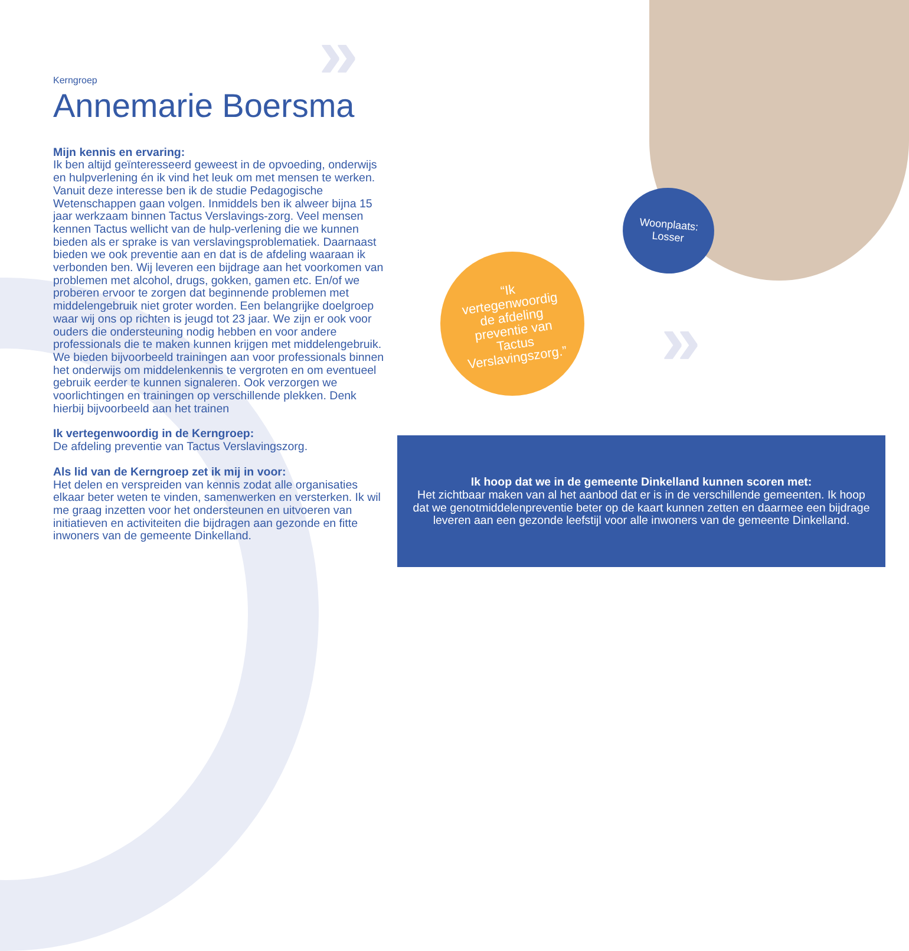»
»
Kerngroep
Annemarie Boersma
Mijn kennis en ervaring:
Ik ben altijd geïnteresseerd geweest in de opvoeding, onderwijs en hulpverlening én ik vind het leuk om met mensen te werken. Vanuit deze interesse ben ik de studie Pedagogische Wetenschappen gaan volgen. Inmiddels ben ik alweer bijna 15 jaar werkzaam binnen Tactus Verslavings-zorg. Veel mensen kennen Tactus wellicht van de hulp-verlening die we kunnen bieden als er sprake is van verslavingsproblematiek. Daarnaast bieden we ook preventie aan en dat is de afdeling waaraan ik verbonden ben. Wij leveren een bijdrage aan het voorkomen van problemen met alcohol, drugs, gokken, gamen etc. En/of we proberen ervoor te zorgen dat beginnende problemen met middelengebruik niet groter worden. Een belangrijke doelgroep waar wij ons op richten is jeugd tot 23 jaar. We zijn er ook voor ouders die ondersteuning nodig hebben en voor andere professionals die te maken kunnen krijgen met middelengebruik. We bieden bijvoorbeeld trainingen aan voor professionals binnen het onderwijs om middelenkennis te vergroten en om eventueel gebruik eerder te kunnen signaleren. Ook verzorgen we voorlichtingen en trainingen op verschillende plekken. Denk hierbij bijvoorbeeld aan het trainen
Ik vertegenwoordig in de Kerngroep:
De afdeling preventie van Tactus Verslavingszorg.
Als lid van de Kerngroep zet ik mij in voor:
Het delen en verspreiden van kennis zodat alle organisaties elkaar beter weten te vinden, samenwerken en versterken. Ik wil me graag inzetten voor het ondersteunen en uitvoeren van initiatieven en activiteiten die bijdragen aan gezonde en fitte inwoners van de gemeente Dinkelland.
Woonplaats:
Losser
“Ik
vertegenwoordig
de afdeling
preventie van
Tactus
Verslavingszorg.”
Ik hoop dat we in de gemeente Dinkelland kunnen scoren met:
Het zichtbaar maken van al het aanbod dat er is in de verschillende gemeenten. Ik hoop dat we genotmiddelenpreventie beter op de kaart kunnen zetten en daarmee een bijdrage leveren aan een gezonde leefstijl voor alle inwoners van de gemeente Dinkelland.